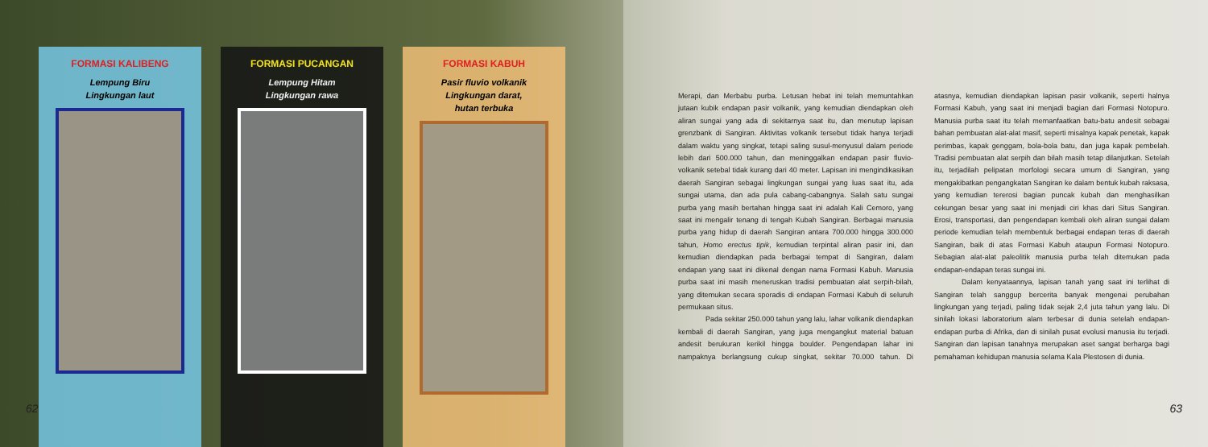FORMASI KALIBENG
Lempung Biru
Lingkungan laut
FORMASI PUCANGAN
Lempung Hitam
Lingkungan rawa
FORMASI KABUH
Pasir fluvio volkanik
Lingkungan darat,
hutan terbuka
62
Merapi, dan Merbabu purba. Letusan hebat ini telah memuntahkan jutaan kubik endapan pasir volkanik, yang kemudian diendapkan oleh aliran sungai yang ada di sekitarnya saat itu, dan menutup lapisan grenzbank di Sangiran. Aktivitas volkanik tersebut tidak hanya terjadi dalam waktu yang singkat, tetapi saling susul-menyusul dalam periode lebih dari 500.000 tahun, dan meninggalkan endapan pasir fluvio-volkanik setebal tidak kurang dari 40 meter. Lapisan ini mengindikasikan daerah Sangiran sebagai lingkungan sungai yang luas saat itu, ada sungai utama, dan ada pula cabang-cabangnya. Salah satu sungai purba yang masih bertahan hingga saat ini adalah Kali Cemoro, yang saat ini mengalir tenang di tengah Kubah Sangiran. Berbagai manusia purba yang hidup di daerah Sangiran antara 700.000 hingga 300.000 tahun, Homo erectus tipik, kemudian terpintal aliran pasir ini, dan kemudian diendapkan pada berbagai tempat di Sangiran, dalam endapan yang saat ini dikenal dengan nama Formasi Kabuh. Manusia purba saat ini masih meneruskan tradisi pembuatan alat serpih-bilah, yang ditemukan secara sporadis di endapan Formasi Kabuh di seluruh permukaan situs.
Pada sekitar 250.000 tahun yang lalu, lahar volkanik diendapkan kembali di daerah Sangiran, yang juga mengangkut material batuan andesit berukuran kerikil hingga boulder. Pengendapan lahar ini nampaknya berlangsung cukup singkat, sekitar 70.000 tahun. Di atasnya, kemudian diendapkan lapisan pasir volkanik, seperti halnya Formasi Kabuh, yang saat ini menjadi bagian dari Formasi Notopuro. Manusia purba saat itu telah memanfaatkan batu-batu andesit sebagai bahan pembuatan alat-alat masif, seperti misalnya kapak penetak, kapak perimbas, kapak genggam, bola-bola batu, dan juga kapak pembelah. Tradisi pembuatan alat serpih dan bilah masih tetap dilanjutkan. Setelah itu, terjadilah pelipatan morfologi secara umum di Sangiran, yang mengakibatkan pengangkatan Sangiran ke dalam bentuk kubah raksasa, yang kemudian tererosi bagian puncak kubah dan menghasilkan cekungan besar yang saat ini menjadi ciri khas dari Situs Sangiran. Erosi, transportasi, dan pengendapan kembali oleh aliran sungai dalam periode kemudian telah membentuk berbagai endapan teras di daerah Sangiran, baik di atas Formasi Kabuh ataupun Formasi Notopuro. Sebagian alat-alat paleolitik manusia purba telah ditemukan pada endapan-endapan teras sungai ini.
Dalam kenyataannya, lapisan tanah yang saat ini terlihat di Sangiran telah sanggup bercerita banyak mengenai perubahan lingkungan yang terjadi, paling tidak sejak 2,4 juta tahun yang lalu. Di sinilah lokasi laboratorium alam terbesar di dunia setelah endapan-endapan purba di Afrika, dan di sinilah pusat evolusi manusia itu terjadi. Sangiran dan lapisan tanahnya merupakan aset sangat berharga bagi pemahaman kehidupan manusia selama Kala Plestosen di dunia.
63